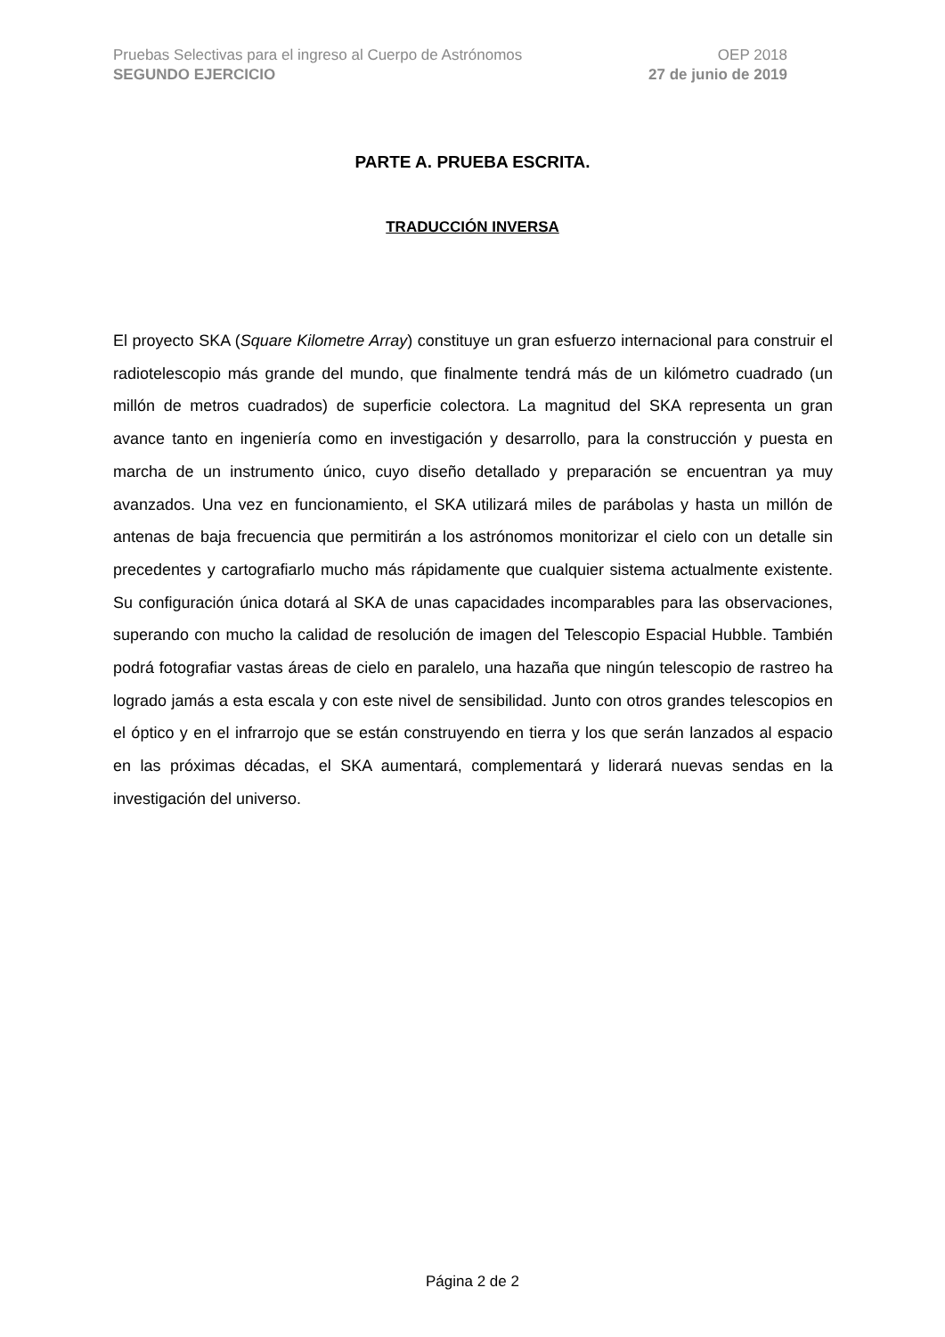Pruebas Selectivas para el ingreso al Cuerpo de Astrónomos OEP 2018
SEGUNDO EJERCICIO 27 de junio de 2019
PARTE A. PRUEBA ESCRITA.
TRADUCCIÓN INVERSA
El proyecto SKA (Square Kilometre Array) constituye un gran esfuerzo internacional para construir el radiotelescopio más grande del mundo, que finalmente tendrá más de un kilómetro cuadrado (un millón de metros cuadrados) de superficie colectora. La magnitud del SKA representa un gran avance tanto en ingeniería como en investigación y desarrollo, para la construcción y puesta en marcha de un instrumento único, cuyo diseño detallado y preparación se encuentran ya muy avanzados. Una vez en funcionamiento, el SKA utilizará miles de parábolas y hasta un millón de antenas de baja frecuencia que permitirán a los astrónomos monitorizar el cielo con un detalle sin precedentes y cartografiarlo mucho más rápidamente que cualquier sistema actualmente existente. Su configuración única dotará al SKA de unas capacidades incomparables para las observaciones, superando con mucho la calidad de resolución de imagen del Telescopio Espacial Hubble. También podrá fotografiar vastas áreas de cielo en paralelo, una hazaña que ningún telescopio de rastreo ha logrado jamás a esta escala y con este nivel de sensibilidad. Junto con otros grandes telescopios en el óptico y en el infrarrojo que se están construyendo en tierra y los que serán lanzados al espacio en las próximas décadas, el SKA aumentará, complementará y liderará nuevas sendas en la investigación del universo.
Página 2 de 2